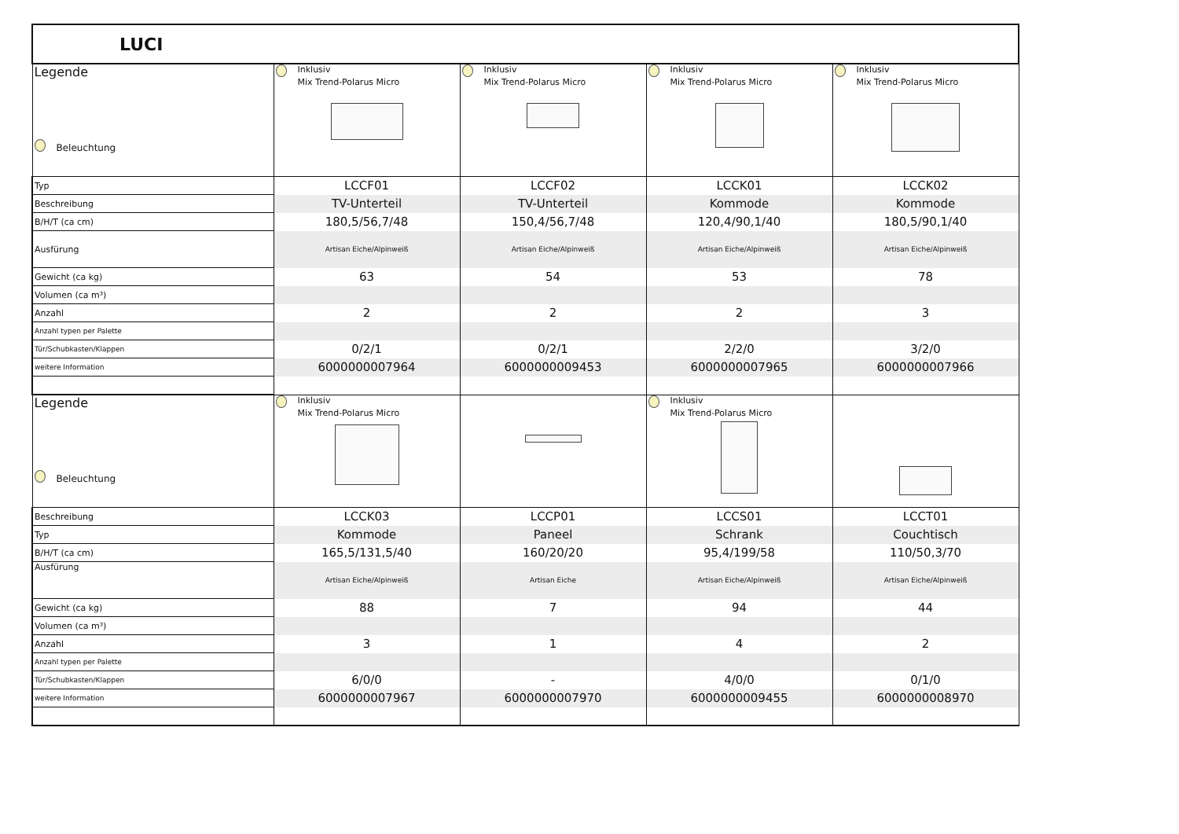| LUCI | | | | |
| Legende Beleuchtung | Inklusiv Mix Trend-Polarus Micro | Inklusiv Mix Trend-Polarus Micro | Inklusiv Mix Trend-Polarus Micro | Inklusiv Mix Trend-Polarus Micro |
| Typ | LCCF01 | LCCF02 | LCCK01 | LCCK02 |
| Beschreibung | TV-Unterteil | TV-Unterteil | Kommode | Kommode |
| B/H/T (ca cm) | 180,5/56,7/48 | 150,4/56,7/48 | 120,4/90,1/40 | 180,5/90,1/40 |
| Ausfürung | Artisan Eiche/Alpinweiß | Artisan Eiche/Alpinweiß | Artisan Eiche/Alpinweiß | Artisan Eiche/Alpinweiß |
| Gewicht (ca kg) | 63 | 54 | 53 | 78 |
| Volumen (ca m³) | | | | |
| Anzahl | 2 | 2 | 2 | 3 |
| Anzahl typen per Palette | | | | |
| Tür/Schubkasten/Klappen | 0/2/1 | 0/2/1 | 2/2/0 | 3/2/0 |
| weitere Information | 6000000007964 | 6000000009453 | 6000000007965 | 6000000007966 |
| Legende Beleuchtung | Inklusiv Mix Trend-Polarus Micro | | Inklusiv Mix Trend-Polarus Micro | |
| Beschreibung | LCCK03 | LCCP01 | LCCS01 | LCCT01 |
| Typ | Kommode | Paneel | Schrank | Couchtisch |
| B/H/T (ca cm) | 165,5/131,5/40 | 160/20/20 | 95,4/199/58 | 110/50,3/70 |
| Ausfürung | Artisan Eiche/Alpinweiß | Artisan Eiche | Artisan Eiche/Alpinweiß | Artisan Eiche/Alpinweiß |
| Gewicht (ca kg) | 88 | 7 | 94 | 44 |
| Volumen (ca m³) | | | | |
| Anzahl | 3 | 1 | 4 | 2 |
| Anzahl typen per Palette | | | | |
| Tür/Schubkasten/Klappen | 6/0/0 | - | 4/0/0 | 0/1/0 |
| weitere Information | 6000000007967 | 6000000007970 | 6000000009455 | 6000000008970 |